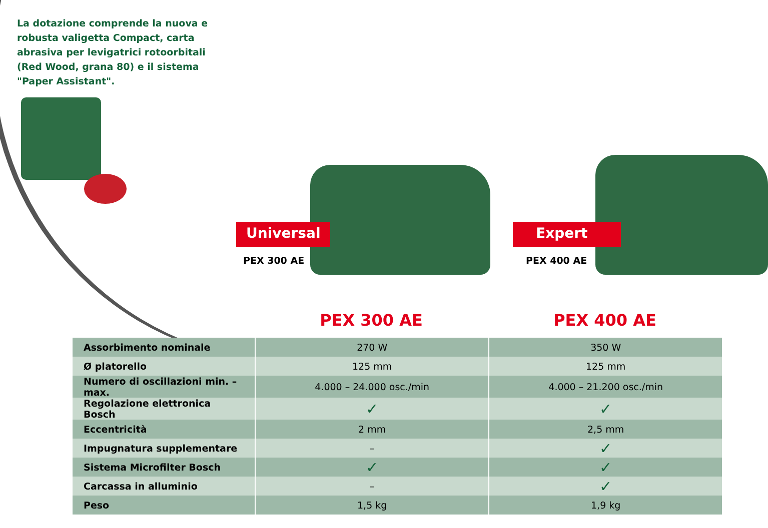La dotazione comprende la nuova e robusta valigetta Compact, carta abrasiva per levigatrici rotoorbitali (Red Wood, grana 80) e il sistema "Paper Assistant".
Universal
PEX 300 AE
Expert
PEX 400 AE
PEX 300 AE PEX 400 AE
| Assorbimento nominale | 270 W | 350 W |
| Ø platorello | 125 mm | 125 mm |
| Numero di oscillazioni min. – max. | 4.000 – 24.000 osc./min | 4.000 – 21.200 osc./min |
| Regolazione elettronica Bosch | ✓ | ✓ |
| Eccentricità | 2 mm | 2,5 mm |
| Impugnatura supplementare | – | ✓ |
| Sistema Microfilter Bosch | ✓ | ✓ |
| Carcassa in alluminio | – | ✓ |
| Peso | 1,5 kg | 1,9 kg |